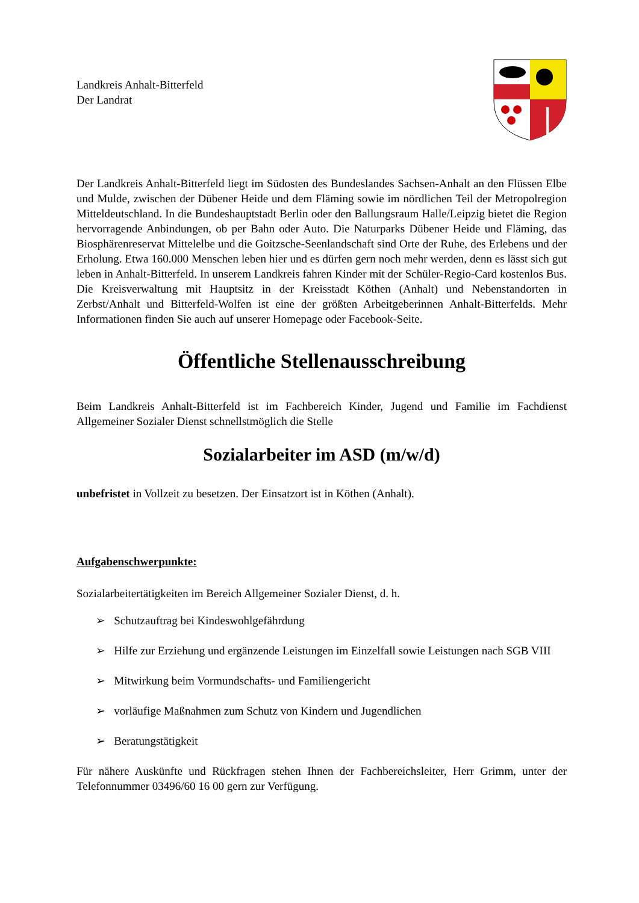Landkreis Anhalt-Bitterfeld
Der Landrat
Der Landkreis Anhalt-Bitterfeld liegt im Südosten des Bundeslandes Sachsen-Anhalt an den Flüssen Elbe und Mulde, zwischen der Dübener Heide und dem Fläming sowie im nördlichen Teil der Metropolregion Mitteldeutschland. In die Bundeshauptstadt Berlin oder den Ballungsraum Halle/Leipzig bietet die Region hervorragende Anbindungen, ob per Bahn oder Auto. Die Naturparks Dübener Heide und Fläming, das Biosphärenreservat Mittelelbe und die Goitzsche-Seenlandschaft sind Orte der Ruhe, des Erlebens und der Erholung. Etwa 160.000 Menschen leben hier und es dürfen gern noch mehr werden, denn es lässt sich gut leben in Anhalt-Bitterfeld. In unserem Landkreis fahren Kinder mit der Schüler-Regio-Card kostenlos Bus. Die Kreisverwaltung mit Hauptsitz in der Kreisstadt Köthen (Anhalt) und Nebenstandorten in Zerbst/Anhalt und Bitterfeld-Wolfen ist eine der größten Arbeitgeberinnen Anhalt-Bitterfelds. Mehr Informationen finden Sie auch auf unserer Homepage oder Facebook-Seite.
Öffentliche Stellenausschreibung
Beim Landkreis Anhalt-Bitterfeld ist im Fachbereich Kinder, Jugend und Familie im Fachdienst Allgemeiner Sozialer Dienst schnellstmöglich die Stelle
Sozialarbeiter im ASD (m/w/d)
unbefristet in Vollzeit zu besetzen. Der Einsatzort ist in Köthen (Anhalt).
Aufgabenschwerpunkte:
Sozialarbeitertätigkeiten im Bereich Allgemeiner Sozialer Dienst, d. h.
➢ Schutzauftrag bei Kindeswohlgefährdung
➢ Hilfe zur Erziehung und ergänzende Leistungen im Einzelfall sowie Leistungen nach SGB VIII
➢ Mitwirkung beim Vormundschafts- und Familiengericht
➢ vorläufige Maßnahmen zum Schutz von Kindern und Jugendlichen
➢ Beratungstätigkeit
Für nähere Auskünfte und Rückfragen stehen Ihnen der Fachbereichsleiter, Herr Grimm, unter der Telefonnummer 03496/60 16 00 gern zur Verfügung.